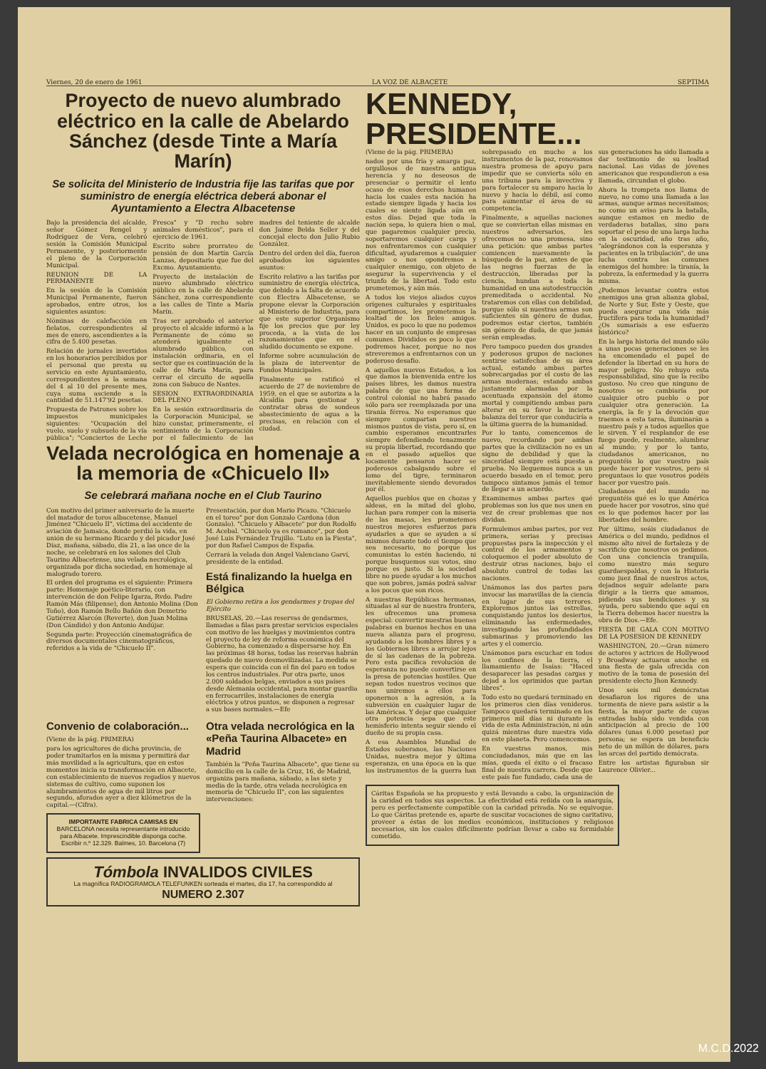Viernes, 20 de enero de 1961 LA VOZ DE ALBACETE SEPTIMA
Proyecto de nuevo alumbrado eléctrico en la calle de Abelardo Sánchez (desde Tinte a María Marín)
Se solicita del Ministerio de Industria fije las tarifas que por suministro de energía eléctrica deberá abonar el Ayuntamiento a Electra Albacetense
Bajo la presidencia del alcalde, señor Gómez Rengel y Rodríguez de Vera, celebró sesión la Comisión Municipal Permanente, y posteriormente el pleno de la Corporación Municipal.
REUNION DE LA PERMANENTE
En la sesión de la Comisión Municipal Permanente, fueron aprobados, entre otros, los siguientes asuntos:
Nóminas de calefacción en fielatos, correspondientes al mes de enero, ascendientes a la cifra de 5.400 pesetas.
Relación de jornales invertidos en los honorarios percibidos por el personal que presta su servicio en este Ayuntamiento, correspondientes a la semana del 4 al 10 del presente mes, cuya suma asciende a la cantidad de 51.147'92 pesetas.
Propuesta de Patrones sobre los impuestos municipales siguientes: "Ocupación del vuelo, suelo y subsuelo de la vía pública"; "Conciertos de Leche Fresca" y "D recho sobre animales domésticos", para el ejercicio de 1961.
Escrito sobre prorrateo de pensión de don Martín García Lanzas, depositario que fue del Excmo. Ayuntamiento.
Proyecto de instalación de nuevo alumbrado eléctrico público en la calle de Abelardo Sánchez, zona correspondiente a las calles de Tinte a María Marín.
Tras ser aprobado el anterior proyecto el alcalde informó a la Permanente de cómo se atenderá igualmente el alumbrado público, con instalación ordinaria, en el sector que es continuación de la calle de María Marín, para cerrar el circuito de aquella zona con Sabuco de Nantes.
SESION EXTRAORDINARIA DEL PLENO
En la sesión extraordinaria de la Corporación Municipal, se hizo constar, primeramente, el sentimiento de la Corporación por el fallecimiento de las madres del teniente de alcalde don Jaime Belda Seller y del concejal electo don Julio Rubio González.
Dentro del orden del día, fueron aprobados los siguientes asuntos:
Escrito relativo a las tarifas por suministro de energía eléctrica, que debido a la falta de acuerdo con Electra Albacetense, se propone elevar la Corporación al Ministerio de Industria, para que este superior Organismo fije los precios que por ley proceda, a la vista de los razonamientos que en el aludido documento se expone.
Informe sobre acumulación de la plaza de interventor de Fondos Municipales.
Finalmente se ratificó el acuerdo de 27 de noviembre de 1959, en el que se autoriza a la Alcaldía para gestionar y contratar obras de sondeos abastecimiento de agua a la precisas, en relación con el ciudad.
Velada necrológica en homenaje a la memoria de «Chicuelo II»
Se celebrará mañana noche en el Club Taurino
Con motivo del primer aniversario de la muerte del matador de toros albacetense, Manuel Jiménez "Chicuelo II", víctima del accidente de aviación de Jamaica, donde perdió la vida, en unión de su hermano Ricardo y del picador José Díaz, mañana, sábado, día 21, a las once de la noche, se celebrará en los salones del Club Taurino Albacetense, una velada necrológica, organizada por dicha sociedad, en homenaje al malogrado torero.
El orden del programa es el siguiente: Primera parte: Homenaje poético-literario, con intervención de don Felipe Igarza, Rvdo. Padre Ramón Más (filipense), don Antonio Molina (Don Toño), don Ramón Bello Bañón don Demetrio Gutiérrez Alarcón (Reverte), don Juan Molina (Don Cándido) y don Antonio Andújar.
Segunda parte: Proyección cinematográfica de diversos documentales cinematográficos, referidos a la vida de "Chicuelo II".
Presentación, por don Mario Picazo. "Chicuelo en el toreo" por don Gonzalo Cardona (don Gonzalo). "Chicuelo y Albacete" por don Rodolfo M. Acebal. "Chicuelo ya es romance", por don José Luis Fernández Trujillo. "Luto en la Fiesta", por don Rafael Campos de España.
Cerrará la velada don Angel Valenciano Garví, presidente de la entidad.
Está finalizando la huelga en Bélgica
El Gobierno retira a los gendarmes y tropas del Ejército
BRUSELAS, 20.—Las reservas de gendarmes, llamadas a filas para prestar servicios especiales con motivo de las huelgas y movimientos contra el proyecto de ley de reforma económica del Gobierno, ha comenzado a dispersarse hoy. En las próximas 48 horas, todas las reservas habrán quedado de nuevo desmovilizadas. La medida se espera que coincida con el fin del paro en todos los centros industriales. Por otra parte, unos 2.000 soldados belgas, enviados a sus países desde Alemania occidental, para montar guardia en ferrocarriles, instalaciones de energía eléctrica y otros puntos, se disponen a regresar a sus bases normales.—Efe
Convenio de colaboración...
(Viene de la pág. PRIMERA)
para los agricultores de dicha provincia, de poder tramitarlos en la misma y permitirá dar más movilidad a la agricultura, que en estos momentos inicia su transformación en Albacete, con establecimiento de nuevos regadíos y nuevos sistemas de cultivo, como suponen los alumbramientos de agua de mil litros por segundo, aforados ayer a diez kilómetros de la capital.—(Cifra).
IMPORTANTE FABRICA CAMISAS EN BARCELONA necesita representante introducido para Albacete. Imprescindible disponga coche. Escribir n.º 12.329. Balmes, 10. Barcelona (7)
Otra velada necrológica en la «Peña Taurina Albacete» en Madrid
También la "Peña Taurina Albacete", que tiene su domicilio en la calle de la Cruz, 16, de Madrid, organiza para mañana, sábado, a las siete y media de la tarde, otra velada necrológica en memoria de "Chicuelo II", con las siguientes intervenciones:
Tómbola INVALIDOS CIVILES
La magnífica RADIOGRAMOLA TELEFUNKEN sorteada el martes, día 17, ha correspondido al
NUMERO 2.307
KENNEDY, PRESIDENTE...
(Viene de la pág. PRIMERA)
nados por una fría y amarga paz, orgullosos de nuestra antigua herencia y no deseosos de presenciar o permitir el lento ocaso de esos derechos humanos hacia los cuales esta nación ha estado siempre ligada y hacia los cuales se siente ligada aún en estos días. Dejad que toda la nación sepa, lo quiera bien o mal, que pagaremos cualquier precio, soportaremos cualquier carga y nos enfrentaremos con cualquier dificultad, ayudaremos a cualquier amigo o nos opondremos a cualquier enemigo, con objeto de asegurar la supervivencia y el triunfo de la libertad. Todo esto prometemos, y aún más.
A todos los viejos aliados cuyos orígenes culturales y espirituales compartimos, les prometemos la lealtad de los fieles amigos. Unidos, es poco lo que no podemos hacer en un conjunto de empresas comunes. Divididos es poco lo que podremos hacer, porque no nos atreveremos a enfrentarnos con un poderoso desafío.
A aquellos nuevos Estados, a los que damos la bienvenida entre los países libres, les damos nuestra palabra de que una forma de control colonial no habrá pasado sólo para ser reemplazada por una tiranía férrea. No esperamos que siempre compartan nuestros mismos puntos de vista, pero sí, en cambio esperamos encontrarles siempre defendiendo tenazmente su propia libertad, recordando que en el pasado aquellos que locamente pensaron hacer se poderosos cabalgando sobre el lomo del tigre, terminaron inevitablemente siendo devorados por él.
Aquellos pueblos que en chozas y aldeas, en la mitad del globo, luchan para romper con la miseria de las masas, les prometemos nuestros mejores esfuerzos para ayudarles a que se ayuden a sí mismos durante todo el tiempo que sea necesario, no porque los comunistas lo estén haciendo, ni porque busquemos sus votos, sino porque es justo. Si la sociedad libre no puede ayudar a los muchos que son pobres, jamás podrá salvar a los pocos que son ricos.
A nuestras Repúblicas hermanas, situadas al sur de nuestra frontera, les ofrecemos una promesa especial: convertir nuestras buenas palabras en buenos hechos en una nueva alianza para el progreso, ayudando a los hombres libres y a los Gobiernos libres a arrojar lejos de sí las cadenas de la pobreza. Pero esta pacífica revolución de esperanza no puede convertirse en la presa de potencias hostiles. Que sepan todos nuestros vecinos que nos uniremos a ellos para oponernos a la agresión, a la subversión en cualquier lugar de las Américas. Y dejar que cualquier otra potencia sepa que este hemisferio intenta seguir siendo el dueño de su propia casa.
A esa Asamblea Mundial de Estados soberanos, las Naciones Unidas, nuestra mejor y última esperanza, en una época en la que los instrumentos de la guerra han sobrepasado en mucho a los instrumentos de la paz, renovamos nuestra promesa de apoyo para impedir que se convierta sólo en una tribuna para la invectiva y para fortalecer su amparo hacia lo nuevo y hacia lo débil, así como para aumentar el área de su competencia.
Finalmente, a aquellas naciones que se conviertan ellas mismas en nuestros adversarios, les ofrecemos no una promesa, sino una petición: que ambas partes comiencen nuevamente la búsqueda de la paz, antes de que las negras fuerzas de la destrucción, liberadas por la ciencia, hundan a toda la humanidad en una autodestrucción premeditada o accidental. No trataremos con ellas con debilidad, porque sólo si nuestras armas son suficientes sin género de dudas, podremos estar ciertos, también sin género de duda, de que jamás serán empleadas.
Pero tampoco pueden dos grandes y poderosos grupos de naciones sentirse satisfechas de su área actual, estando ambas partes sobrecargadas por el costo de las armas modernas; estando ambas justamente alarmadas por la acentuada expansión del átomo mortal y compitiendo ambas para alterar en su favor la incierta balanza del terror que conduciría a la última guerra de la humanidad.
Por lo tanto, comencemos de nuevo, recordando por ambas partes que la civilización no es un signo de debilidad y que la sinceridad siempre está puesta a prueba. No lleguemos nunca a un acuerdo basado en el temor, pero tampoco sintamos jamás el temor de llegar a un acuerdo.
Examinemos ambas partes qué problemas son los que nos unen en vez de crear problemas que nos dividan.
Formulemos ambas partes, por vez primera, serias y precisas propuestas para la inspección y el control de los armamentos y coloquemos el poder absoluto de destruir otras naciones, bajo el absoluto control de todas las naciones.
Unámonos las dos partes para invocar las maravillas de la ciencia en lugar de sus terrores. Exploremos juntos las estrellas, conquistando juntos los desiertos, eliminando las enfermedades, investigando las profundidades submarinas y promoviendo las artes y el comercio.
Unámonos para escuchar en todos los confines de la tierra, el llamamiento de Isaías: "Haced desaparecer las pesadas cargas y dejad a los oprimidos que partan libres".
Todo esto no quedará terminado en los primeros cien días venideros. Tampoco quedará terminado en los primeros mil días ni durante la vida de esta Administración, ni aún quizá mientras dure nuestra vida en este planeta. Pero comencemos.
En vuestras manos, mis conciudadanos, más que en las mías, queda el éxito o el fracaso final de nuestra carrera. Desde que este país fue fundado, cada una de sus generaciones ha sido llamada a dar testimonio de su lealtad nacional. Las vidas de jóvenes americanos que respondieron a esa llamada, circundan el globo.
Ahora la trompeta nos llama de nuevo, no como una llamada a las armas, aunque armas necesitamos; no como un aviso para la batalla, aunque estamos en medio de verdaderas batallas, sino para soportar el peso de una larga lucha en la oscuridad, año tras año, "alegrándonos con la esperanza y pacientes en la tribulación", de una lucha contra los comunes enemigos del hombre: la tiranía, la pobreza, la enfermedad y la guerra misma.
¿Podemos levantar contra estos enemigos una gran alianza global, de Norte y Sur, Este y Oeste, que pueda asegurar una vida más fructífera para toda la humanidad? ¿Os sumaríais a ese esfuerzo histórico?
En la larga historia del mundo sólo a unas pocas generaciones se les ha encomendado el papel de defender la libertad en su hora de mayor peligro. No rehuyo esta responsabilidad, sino que la recibo gustoso. No creo que ninguno de nosotros se cambiaría por cualquier otro pueblo o por cualquier otra generación. La energía, la fe y la devoción que traemos a esta tarea, iluminarán a nuestro país y a todos aquellos que le sirven. Y el resplandor de ese fuego puede, realmente, alumbrar al mundo; y por lo tanto, ciudadanos americanos, no preguntéis lo que vuestro país puede hacer por vosotros, pero si preguntaos lo que vosotros podéis hacer por vuestro país.
Ciudadanos del mundo no preguntéis qué es lo que América puede hacer por vosotros, sino qué es lo que podemos hacer por las libertades del hombre.
Por último, seáis ciudadanos de América o del mundo, pedidnos el mismo alto nivel de fortaleza y de sacrificio que nosotros os pedimos. Con una conciencia tranquila, como nuestro más seguro guardaespaldas, y con la Historia como juez final de nuestros actos, dejadnos seguir adelante para dirigir a la tierra que amamos, pidiendo sus bendiciones y su ayuda, pero sabiendo que aquí en la Tierra debemos hacer nuestra la obra de Dios.—Efe.
FIESTA DE GALA CON MOTIVO DE LA POSESION DE KENNEDY
WASHINGTON, 20.—Gran número de actores y actrices de Hollywood y Broadway actuaron anoche en una fiesta de gala ofrecida con motivo de la toma de posesión del presidente electo Jhon Kennedy.
Unos seis mil demócratas desafiaron los rigores de una tormenta de nieve para asistir a la fiesta, la mayor parte de cuyas entradas había sido vendida con anticipación al precio de 100 dólares (unas 6.000 pesetas) por persona; se espera un beneficio neto de un millón de dólares, para las arcas del partido demócrata.
Entre los artistas figuraban sir Laurence Olivier...
Cáritas Española se ha propuesto y está llevando a cabo, la organización de la caridad en todos sus aspectos. La efectividad está reñida con la anarquía, pero es perfectamente compatible con la caridad privada. No se equivoque. Lo que Cáritas pretende es, aparte de suscitar vocaciones de signo caritativo, proveer a éstas de los medios económicos, instituciones y religiosos necesarios, sin los cuales difícilmente podrían llevar a cabo su formidable cometido.
M.C.D.2022